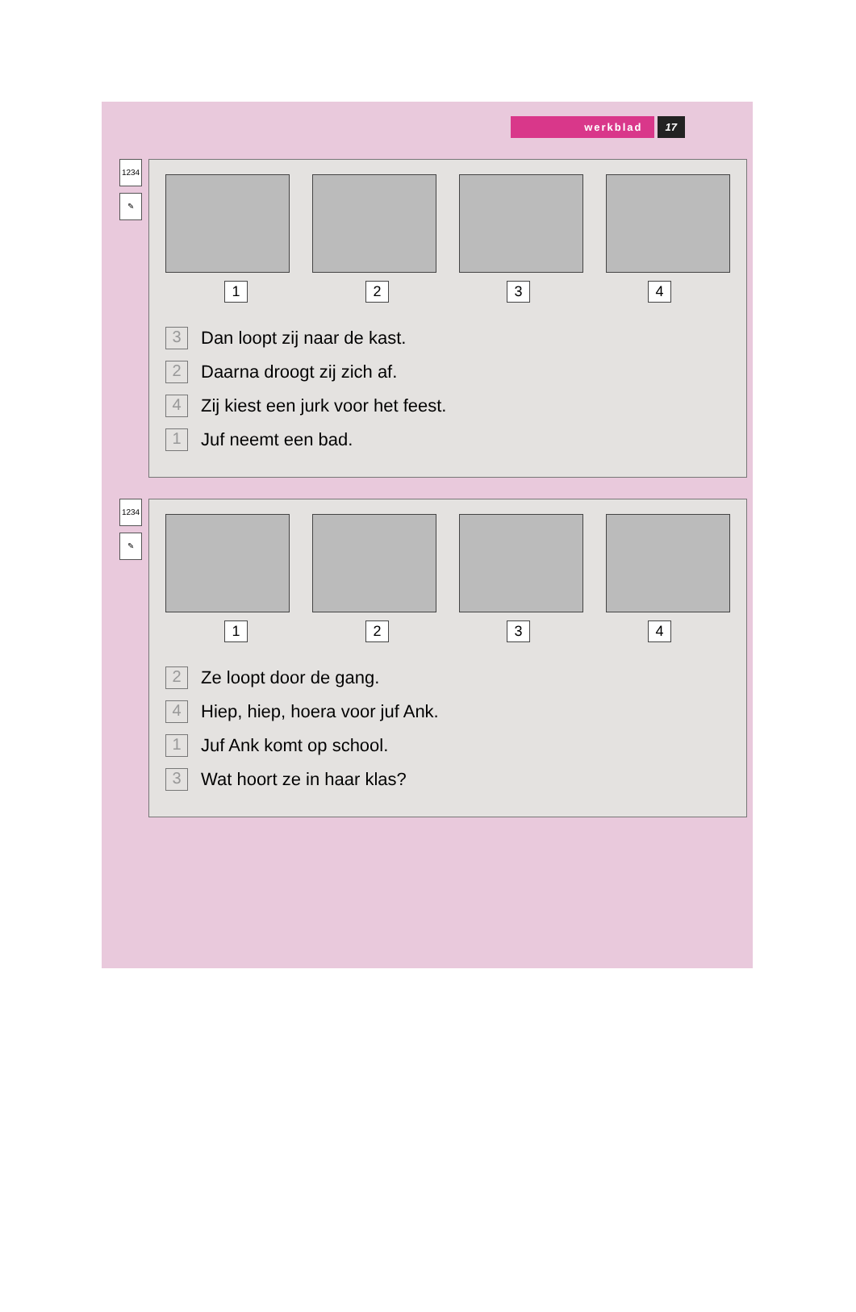werkblad 17
1234
✎
1 2 3 4
3 Dan loopt zij naar de kast.
2 Daarna droogt zij zich af.
4 Zij kiest een jurk voor het feest.
1 Juf neemt een bad.
1234
✎
1 2 3 4
2 Ze loopt door de gang.
4 Hiep, hiep, hoera voor juf Ank.
1 Juf Ank komt op school.
3 Wat hoort ze in haar klas?